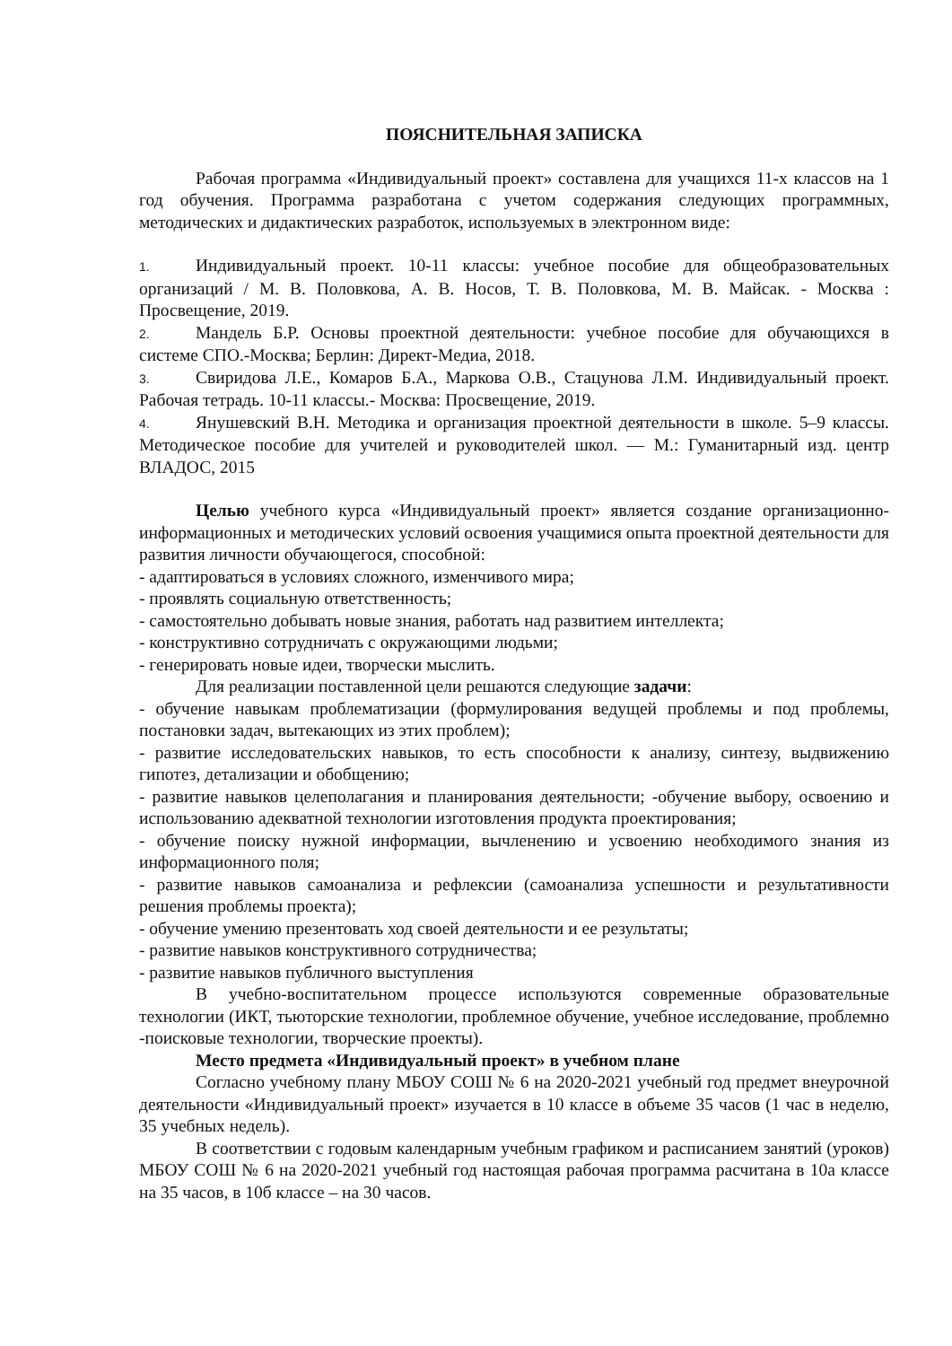ПОЯСНИТЕЛЬНАЯ ЗАПИСКА
Рабочая программа «Индивидуальный проект» составлена для учащихся 11-х классов на 1 год обучения. Программа разработана с учетом содержания следующих программных, методических и дидактических разработок, используемых в электронном виде:
1. Индивидуальный проект. 10-11 классы: учебное пособие для общеобразовательных организаций / М. В. Половкова, А. В. Носов, Т. В. Половкова, М. В. Майсак. - Москва : Просвещение, 2019.
2. Мандель Б.Р. Основы проектной деятельности: учебное пособие для обучающихся в системе СПО.-Москва; Берлин: Директ-Медиа, 2018.
3. Свиридова Л.Е., Комаров Б.А., Маркова О.В., Стацунова Л.М. Индивидуальный проект. Рабочая тетрадь. 10-11 классы.- Москва: Просвещение, 2019.
4. Янушевский В.Н. Методика и организация проектной деятельности в школе. 5–9 классы. Методическое пособие для учителей и руководителей школ. — М.: Гуманитарный изд. центр ВЛАДОС, 2015
Целью учебного курса «Индивидуальный проект» является создание организационно-информационных и методических условий освоения учащимися опыта проектной деятельности для развития личности обучающегося, способной:
- адаптироваться в условиях сложного, изменчивого мира;
- проявлять социальную ответственность;
- самостоятельно добывать новые знания, работать над развитием интеллекта;
- конструктивно сотрудничать с окружающими людьми;
- генерировать новые идеи, творчески мыслить.
Для реализации поставленной цели решаются следующие задачи:
- обучение навыкам проблематизации (формулирования ведущей проблемы и под проблемы, постановки задач, вытекающих из этих проблем);
- развитие исследовательских навыков, то есть способности к анализу, синтезу, выдвижению гипотез, детализации и обобщению;
- развитие навыков целеполагания и планирования деятельности; -обучение выбору, освоению и использованию адекватной технологии изготовления продукта проектирования;
- обучение поиску нужной информации, вычленению и усвоению необходимого знания из информационного поля;
- развитие навыков самоанализа и рефлексии (самоанализа успешности и результативности решения проблемы проекта);
- обучение умению презентовать ход своей деятельности и ее результаты;
- развитие навыков конструктивного сотрудничества;
- развитие навыков публичного выступления
В учебно-воспитательном процессе используются современные образовательные технологии (ИКТ, тьюторские технологии, проблемное обучение, учебное исследование, проблемно -поисковые технологии, творческие проекты).
Место предмета «Индивидуальный проект» в учебном плане
Согласно учебному плану МБОУ СОШ № 6 на 2020-2021 учебный год предмет внеурочной деятельности «Индивидуальный проект» изучается в 10 классе в объеме 35 часов (1 час в неделю, 35 учебных недель).
В соответствии с годовым календарным учебным графиком и расписанием занятий (уроков) МБОУ СОШ № 6 на 2020-2021 учебный год настоящая рабочая программа расчитана в 10а классе на 35 часов, в 10б классе – на 30 часов.